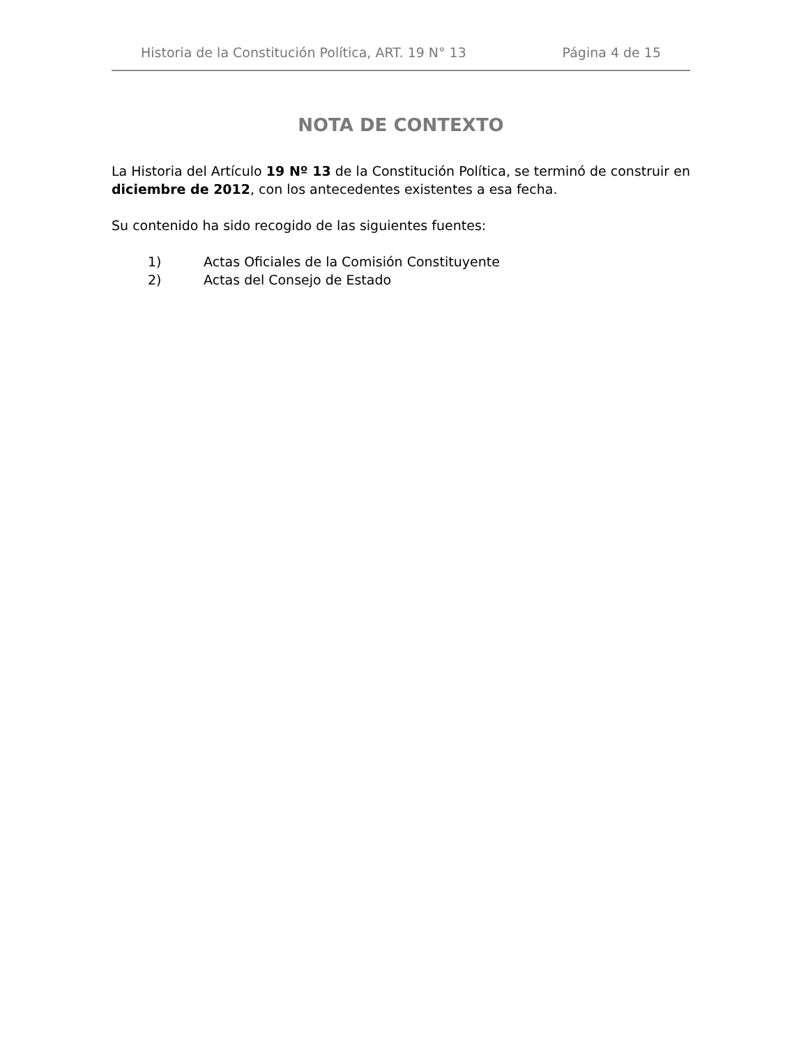Historia de la Constitución Política, ART. 19 N° 13 Página 4 de 15
NOTA DE CONTEXTO
La Historia del Artículo 19 Nº 13 de la Constitución Política, se terminó de construir en diciembre de 2012, con los antecedentes existentes a esa fecha.
Su contenido ha sido recogido de las siguientes fuentes:
1) Actas Oficiales de la Comisión Constituyente
2) Actas del Consejo de Estado